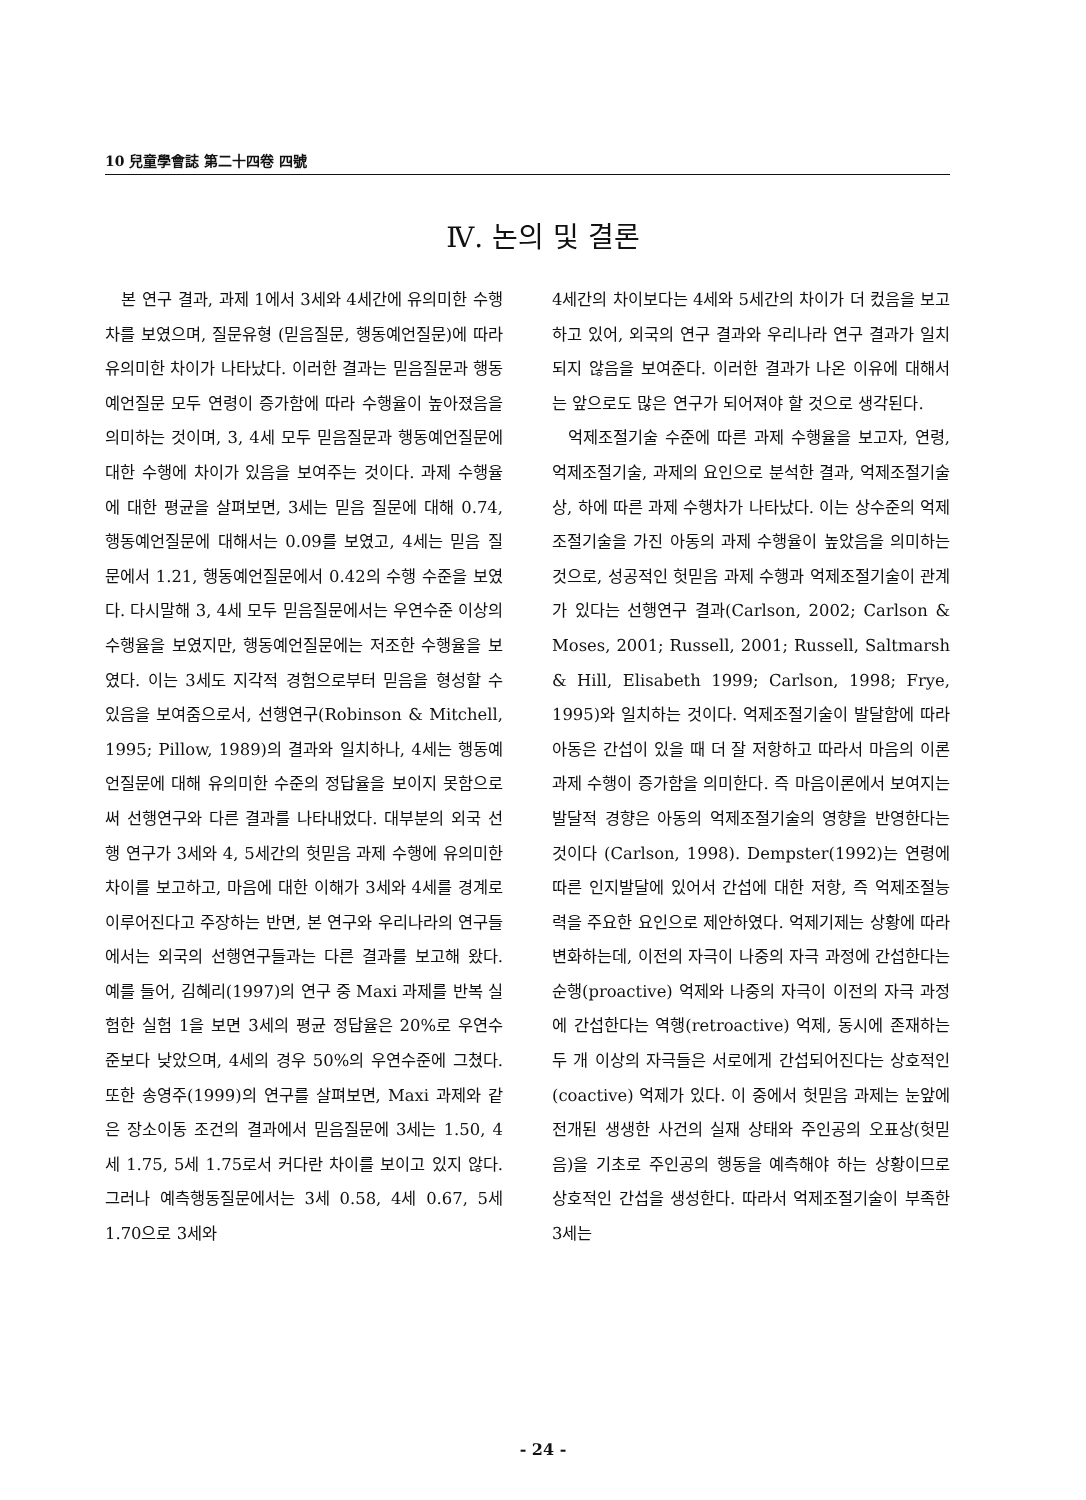10 兒童學會誌 第二十四卷 四號
Ⅳ. 논의 및 결론
본 연구 결과, 과제 1에서 3세와 4세간에 유의미한 수행차를 보였으며, 질문유형 (믿음질문, 행동예언질문)에 따라 유의미한 차이가 나타났다. 이러한 결과는 믿음질문과 행동예언질문 모두 연령이 증가함에 따라 수행율이 높아졌음을 의미하는 것이며, 3, 4세 모두 믿음질문과 행동예언질문에 대한 수행에 차이가 있음을 보여주는 것이다. 과제 수행율에 대한 평균을 살펴보면, 3세는 믿음 질문에 대해 0.74, 행동예언질문에 대해서는 0.09를 보였고, 4세는 믿음 질문에서 1.21, 행동예언질문에서 0.42의 수행 수준을 보였다. 다시말해 3, 4세 모두 믿음질문에서는 우연수준 이상의 수행율을 보였지만, 행동예언질문에는 저조한 수행율을 보였다. 이는 3세도 지각적 경험으로부터 믿음을 형성할 수 있음을 보여줌으로서, 선행연구(Robinson & Mitchell, 1995; Pillow, 1989)의 결과와 일치하나, 4세는 행동예언질문에 대해 유의미한 수준의 정답율을 보이지 못함으로써 선행연구와 다른 결과를 나타내었다. 대부분의 외국 선행 연구가 3세와 4, 5세간의 헛믿음 과제 수행에 유의미한 차이를 보고하고, 마음에 대한 이해가 3세와 4세를 경계로 이루어진다고 주장하는 반면, 본 연구와 우리나라의 연구들에서는 외국의 선행연구들과는 다른 결과를 보고해 왔다. 예를 들어, 김혜리(1997)의 연구 중 Maxi 과제를 반복 실험한 실험 1을 보면 3세의 평균 정답율은 20%로 우연수준보다 낮았으며, 4세의 경우 50%의 우연수준에 그쳤다. 또한 송영주(1999)의 연구를 살펴보면, Maxi 과제와 같은 장소이동 조건의 결과에서 믿음질문에 3세는 1.50, 4세 1.75, 5세 1.75로서 커다란 차이를 보이고 있지 않다. 그러나 예측행동질문에서는 3세 0.58, 4세 0.67, 5세 1.70으로 3세와
4세간의 차이보다는 4세와 5세간의 차이가 더 컸음을 보고하고 있어, 외국의 연구 결과와 우리나라 연구 결과가 일치되지 않음을 보여준다. 이러한 결과가 나온 이유에 대해서는 앞으로도 많은 연구가 되어져야 할 것으로 생각된다.
억제조절기술 수준에 따른 과제 수행율을 보고자, 연령, 억제조절기술, 과제의 요인으로 분석한 결과, 억제조절기술 상, 하에 따른 과제 수행차가 나타났다. 이는 상수준의 억제조절기술을 가진 아동의 과제 수행율이 높았음을 의미하는 것으로, 성공적인 헛믿음 과제 수행과 억제조절기술이 관계가 있다는 선행연구 결과(Carlson, 2002; Carlson & Moses, 2001; Russell, 2001; Russell, Saltmarsh & Hill, Elisabeth 1999; Carlson, 1998; Frye, 1995)와 일치하는 것이다. 억제조절기술이 발달함에 따라 아동은 간섭이 있을 때 더 잘 저항하고 따라서 마음의 이론 과제 수행이 증가함을 의미한다. 즉 마음이론에서 보여지는 발달적 경향은 아동의 억제조절기술의 영향을 반영한다는 것이다 (Carlson, 1998). Dempster(1992)는 연령에 따른 인지발달에 있어서 간섭에 대한 저항, 즉 억제조절능력을 주요한 요인으로 제안하였다. 억제기제는 상황에 따라 변화하는데, 이전의 자극이 나중의 자극 과정에 간섭한다는 순행(proactive) 억제와 나중의 자극이 이전의 자극 과정에 간섭한다는 역행(retroactive) 억제, 동시에 존재하는 두 개 이상의 자극들은 서로에게 간섭되어진다는 상호적인(coactive) 억제가 있다. 이 중에서 헛믿음 과제는 눈앞에 전개된 생생한 사건의 실재 상태와 주인공의 오표상(헛믿음)을 기초로 주인공의 행동을 예측해야 하는 상황이므로 상호적인 간섭을 생성한다. 따라서 억제조절기술이 부족한 3세는
- 24 -